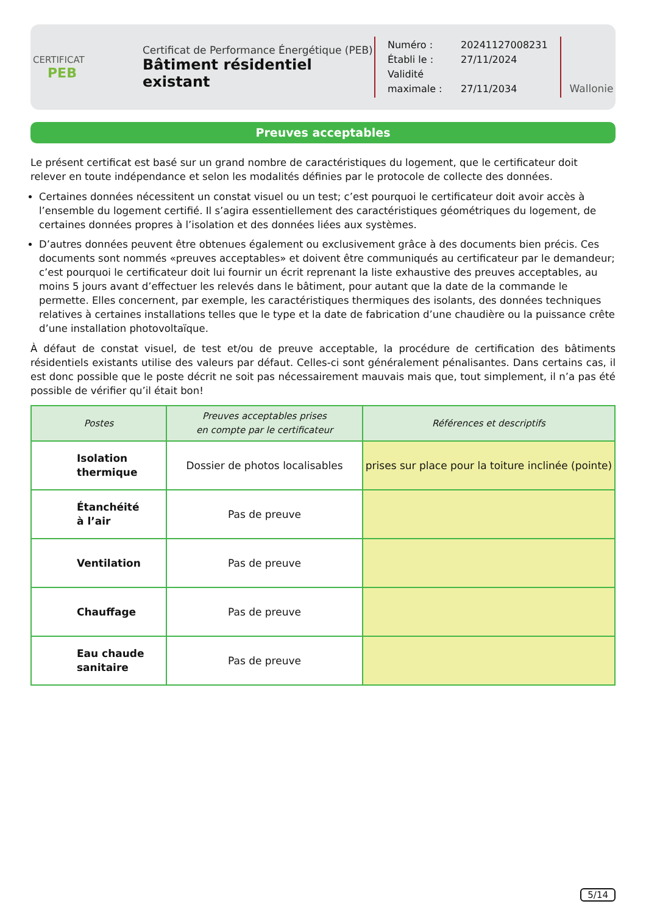CERTIFICAT
PEB
Certificat de Performance Énergétique (PEB)
Bâtiment résidentiel existant
Numéro : 20241127008231
Établi le : 27/11/2024
Validité maximale : 27/11/2034
Wallonie
Preuves acceptables
Le présent certificat est basé sur un grand nombre de caractéristiques du logement, que le certificateur doit relever en toute indépendance et selon les modalités définies par le protocole de collecte des données.
Certaines données nécessitent un constat visuel ou un test; c’est pourquoi le certificateur doit avoir accès à l’ensemble du logement certifié. Il s’agira essentiellement des caractéristiques géométriques du logement, de certaines données propres à l’isolation et des données liées aux systèmes.
D’autres données peuvent être obtenues également ou exclusivement grâce à des documents bien précis. Ces documents sont nommés «preuves acceptables» et doivent être communiqués au certificateur par le demandeur; c’est pourquoi le certificateur doit lui fournir un écrit reprenant la liste exhaustive des preuves acceptables, au moins 5 jours avant d’effectuer les relevés dans le bâtiment, pour autant que la date de la commande le permette. Elles concernent, par exemple, les caractéristiques thermiques des isolants, des données techniques relatives à certaines installations telles que le type et la date de fabrication d’une chaudière ou la puissance crête d’une installation photovoltaïque.
À défaut de constat visuel, de test et/ou de preuve acceptable, la procédure de certification des bâtiments résidentiels existants utilise des valeurs par défaut. Celles-ci sont généralement pénalisantes. Dans certains cas, il est donc possible que le poste décrit ne soit pas nécessairement mauvais mais que, tout simplement, il n’a pas été possible de vérifier qu’il était bon!
| Postes | Preuves acceptables prises en compte par le certificateur | Références et descriptifs |
| --- | --- | --- |
| Isolation thermique | Dossier de photos localisables | prises sur place pour la toiture inclinée (pointe) |
| Étanchéité à l’air | Pas de preuve | |
| Ventilation | Pas de preuve | |
| Chauffage | Pas de preuve | |
| Eau chaude sanitaire | Pas de preuve | |
5/14